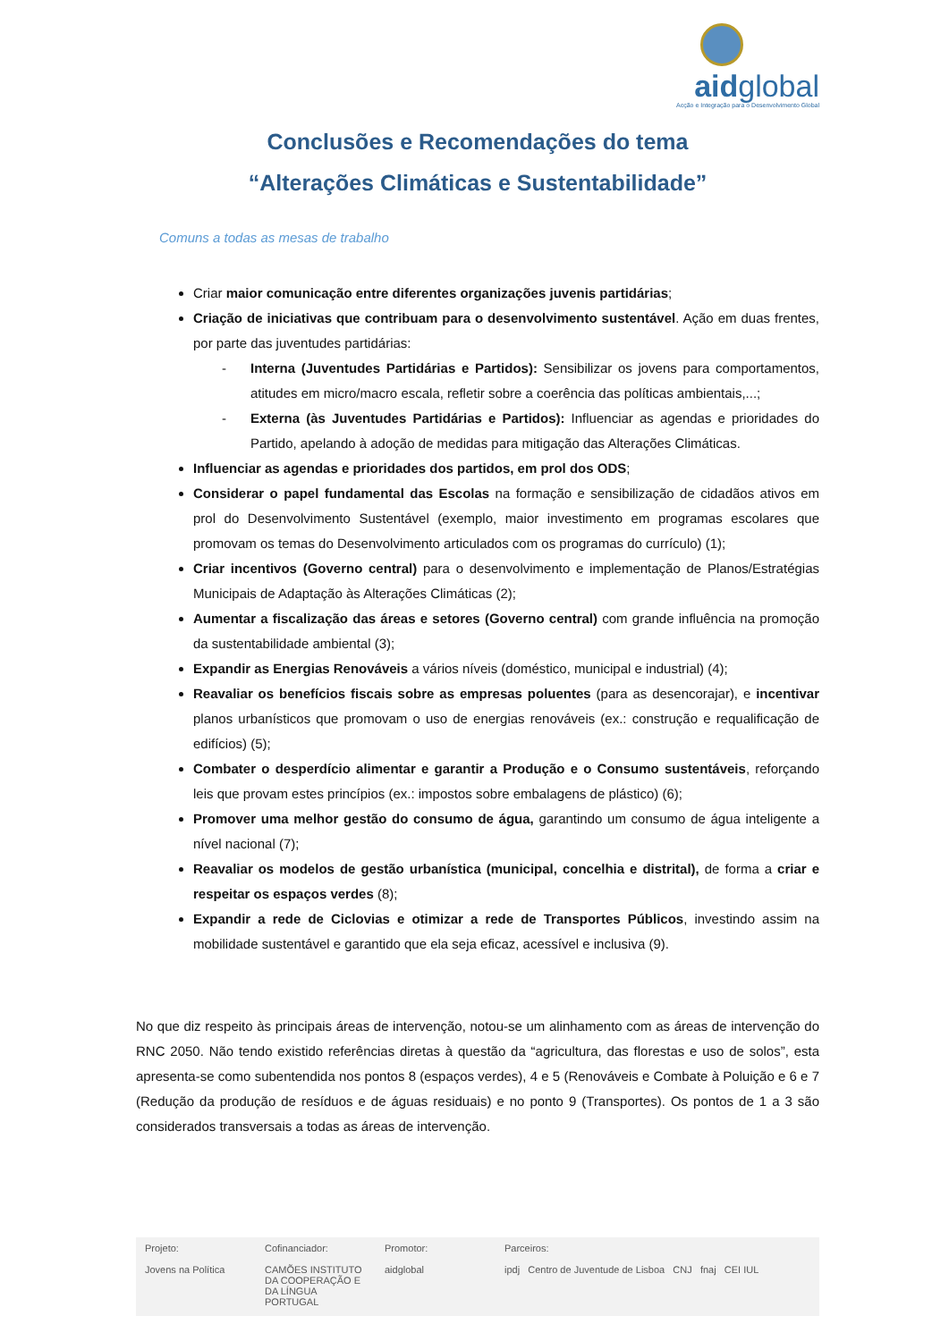aidglobal
Acção e Integração para o Desenvolvimento Global
Conclusões e Recomendações do tema
“Alterações Climáticas e Sustentabilidade”
Comuns a todas as mesas de trabalho
Criar maior comunicação entre diferentes organizações juvenis partidárias;
Criação de iniciativas que contribuam para o desenvolvimento sustentável. Ação em duas frentes, por parte das juventudes partidárias:
- Interna (Juventudes Partidárias e Partidos): Sensibilizar os jovens para comportamentos, atitudes em micro/macro escala, refletir sobre a coerência das políticas ambientais,...;
- Externa (às Juventudes Partidárias e Partidos): Influenciar as agendas e prioridades do Partido, apelando à adoção de medidas para mitigação das Alterações Climáticas.
Influenciar as agendas e prioridades dos partidos, em prol dos ODS;
Considerar o papel fundamental das Escolas na formação e sensibilização de cidadãos ativos em prol do Desenvolvimento Sustentável (exemplo, maior investimento em programas escolares que promovam os temas do Desenvolvimento articulados com os programas do currículo) (1);
Criar incentivos (Governo central) para o desenvolvimento e implementação de Planos/Estratégias Municipais de Adaptação às Alterações Climáticas (2);
Aumentar a fiscalização das áreas e setores (Governo central) com grande influência na promoção da sustentabilidade ambiental (3);
Expandir as Energias Renováveis a vários níveis (doméstico, municipal e industrial) (4);
Reavaliar os benefícios fiscais sobre as empresas poluentes (para as desencorajar), e incentivar planos urbanísticos que promovam o uso de energias renováveis (ex.: construção e requalificação de edifícios) (5);
Combater o desperdício alimentar e garantir a Produção e o Consumo sustentáveis, reforçando leis que provam estes princípios (ex.: impostos sobre embalagens de plástico) (6);
Promover uma melhor gestão do consumo de água, garantindo um consumo de água inteligente a nível nacional (7);
Reavaliar os modelos de gestão urbanística (municipal, concelhia e distrital), de forma a criar e respeitar os espaços verdes (8);
Expandir a rede de Ciclovias e otimizar a rede de Transportes Públicos, investindo assim na mobilidade sustentável e garantido que ela seja eficaz, acessível e inclusiva (9).
No que diz respeito às principais áreas de intervenção, notou-se um alinhamento com as áreas de intervenção do RNC 2050. Não tendo existido referências diretas à questão da “agricultura, das florestas e uso de solos”, esta apresenta-se como subentendida nos pontos 8 (espaços verdes), 4 e 5 (Renováveis e Combate à Poluição e 6 e 7 (Redução da produção de resíduos e de águas residuais) e no ponto 9 (Transportes). Os pontos de 1 a 3 são considerados transversais a todas as áreas de intervenção.
Projeto:
Jovens na Política
Cofinanciador:
CAMÕES INSTITUTO DA COOPERAÇÃO E DA LÍNGUA PORTUGAL
Promotor:
aidglobal
Parceiros:
ipdj Centro de Juventude de Lisboa CNJ fnaj CEI IUL